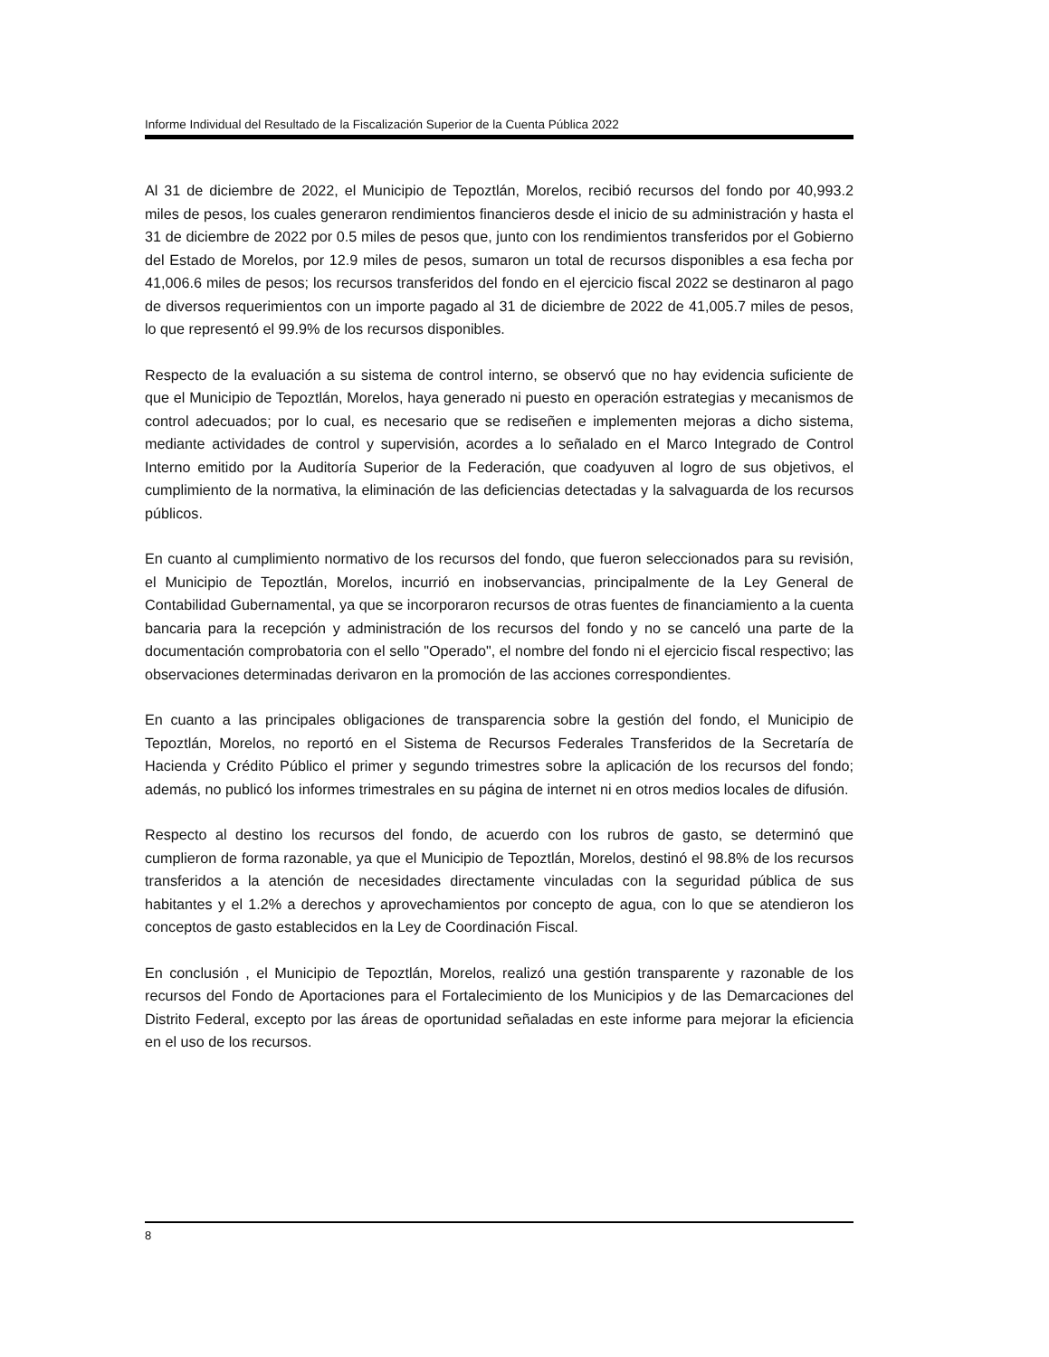Informe Individual del Resultado de la Fiscalización Superior de la Cuenta Pública 2022
Al 31 de diciembre de 2022, el Municipio de Tepoztlán, Morelos, recibió recursos del fondo por 40,993.2 miles de pesos, los cuales generaron rendimientos financieros desde el inicio de su administración y hasta el 31 de diciembre de 2022 por 0.5 miles de pesos que, junto con los rendimientos transferidos por el Gobierno del Estado de Morelos, por 12.9 miles de pesos, sumaron un total de recursos disponibles a esa fecha por 41,006.6 miles de pesos; los recursos transferidos del fondo en el ejercicio fiscal 2022 se destinaron al pago de diversos requerimientos con un importe pagado al 31 de diciembre de 2022 de 41,005.7 miles de pesos, lo que representó el 99.9% de los recursos disponibles.
Respecto de la evaluación a su sistema de control interno, se observó que no hay evidencia suficiente de que el Municipio de Tepoztlán, Morelos, haya generado ni puesto en operación estrategias y mecanismos de control adecuados; por lo cual, es necesario que se rediseñen e implementen mejoras a dicho sistema, mediante actividades de control y supervisión, acordes a lo señalado en el Marco Integrado de Control Interno emitido por la Auditoría Superior de la Federación, que coadyuven al logro de sus objetivos, el cumplimiento de la normativa, la eliminación de las deficiencias detectadas y la salvaguarda de los recursos públicos.
En cuanto al cumplimiento normativo de los recursos del fondo, que fueron seleccionados para su revisión, el Municipio de Tepoztlán, Morelos, incurrió en inobservancias, principalmente de la Ley General de Contabilidad Gubernamental, ya que se incorporaron recursos de otras fuentes de financiamiento a la cuenta bancaria para la recepción y administración de los recursos del fondo y no se canceló una parte de la documentación comprobatoria con el sello "Operado", el nombre del fondo ni el ejercicio fiscal respectivo; las observaciones determinadas derivaron en la promoción de las acciones correspondientes.
En cuanto a las principales obligaciones de transparencia sobre la gestión del fondo, el Municipio de Tepoztlán, Morelos, no reportó en el Sistema de Recursos Federales Transferidos de la Secretaría de Hacienda y Crédito Público el primer y segundo trimestres sobre la aplicación de los recursos del fondo; además, no publicó los informes trimestrales en su página de internet ni en otros medios locales de difusión.
Respecto al destino los recursos del fondo, de acuerdo con los rubros de gasto, se determinó que cumplieron de forma razonable, ya que el Municipio de Tepoztlán, Morelos, destinó el 98.8% de los recursos transferidos a la atención de necesidades directamente vinculadas con la seguridad pública de sus habitantes y el 1.2% a derechos y aprovechamientos por concepto de agua, con lo que se atendieron los conceptos de gasto establecidos en la Ley de Coordinación Fiscal.
En conclusión , el Municipio de Tepoztlán, Morelos, realizó una gestión transparente y razonable de los recursos del Fondo de Aportaciones para el Fortalecimiento de los Municipios y de las Demarcaciones del Distrito Federal, excepto por las áreas de oportunidad señaladas en este informe para mejorar la eficiencia en el uso de los recursos.
8